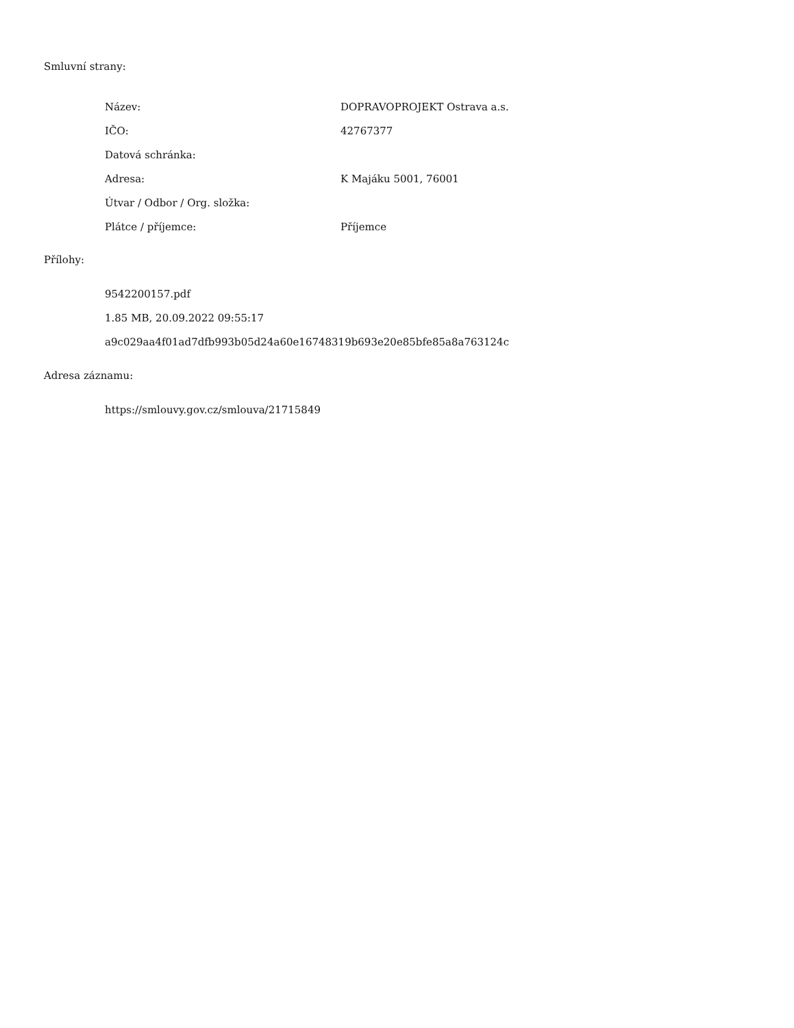Smluvní strany:
| Název: | DOPRAVOPROJEKT Ostrava a.s. |
| IČO: | 42767377 |
| Datová schránka: | |
| Adresa: | K Majáku 5001, 76001 |
| Útvar / Odbor / Org. složka: | |
| Plátce / příjemce: | Příjemce |
Přílohy:
9542200157.pdf
1.85 MB, 20.09.2022 09:55:17
a9c029aa4f01ad7dfb993b05d24a60e16748319b693e20e85bfe85a8a763124c
Adresa záznamu:
https://smlouvy.gov.cz/smlouva/21715849